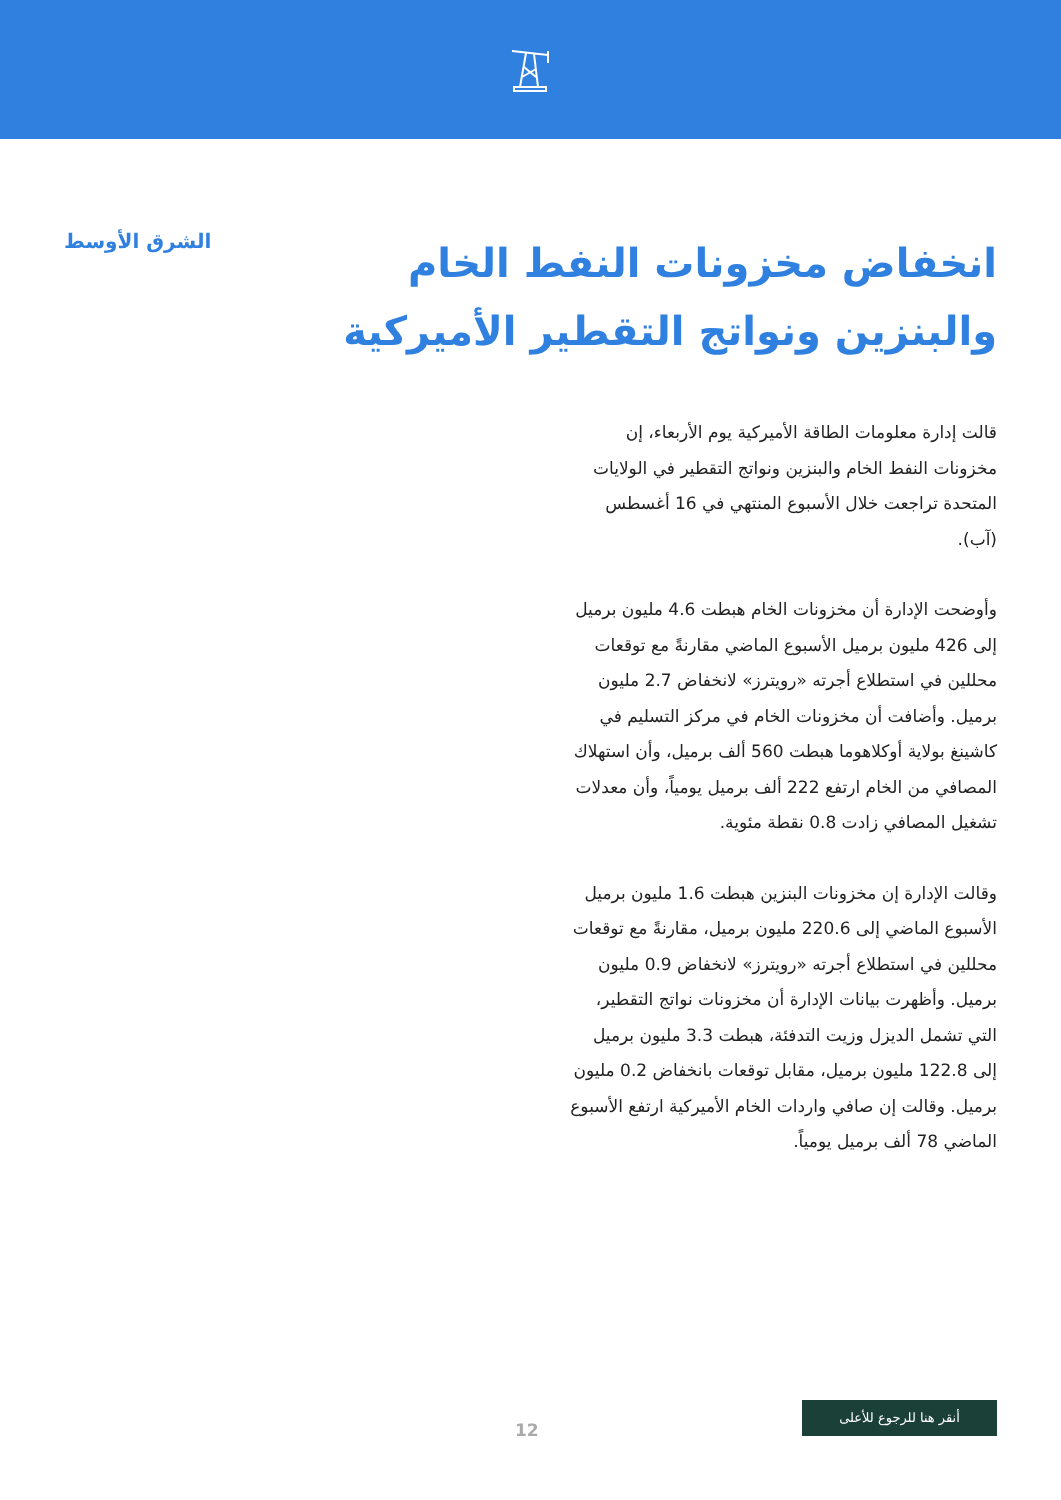انخفاض مخزونات النفط الخام والبنزين ونواتج التقطير الأميركية
قالت إدارة معلومات الطاقة الأميركية يوم الأربعاء، إن مخزونات النفط الخام والبنزين ونواتج التقطير في الولايات المتحدة تراجعت خلال الأسبوع المنتهي في 16 أغسطس (آب).
وأوضحت الإدارة أن مخزونات الخام هبطت 4.6 مليون برميل إلى 426 مليون برميل الأسبوع الماضي مقارنةً مع توقعات محللين في استطلاع أجرته «رويترز» لانخفاض 2.7 مليون برميل. وأضافت أن مخزونات الخام في مركز التسليم في كاشينغ بولاية أوكلاهوما هبطت 560 ألف برميل، وأن استهلاك المصافي من الخام ارتفع 222 ألف برميل يومياً، وأن معدلات تشغيل المصافي زادت 0.8 نقطة مئوية.
وقالت الإدارة إن مخزونات البنزين هبطت 1.6 مليون برميل الأسبوع الماضي إلى 220.6 مليون برميل، مقارنةً مع توقعات محللين في استطلاع أجرته «رويترز» لانخفاض 0.9 مليون برميل. وأظهرت بيانات الإدارة أن مخزونات نواتج التقطير، التي تشمل الديزل وزيت التدفئة، هبطت 3.3 مليون برميل إلى 122.8 مليون برميل، مقابل توقعات بانخفاض 0.2 مليون برميل. وقالت إن صافي واردات الخام الأميركية ارتفع الأسبوع الماضي 78 ألف برميل يومياً.
الشرق الأوسط
12
أنقر هنا للرجوع للأعلى